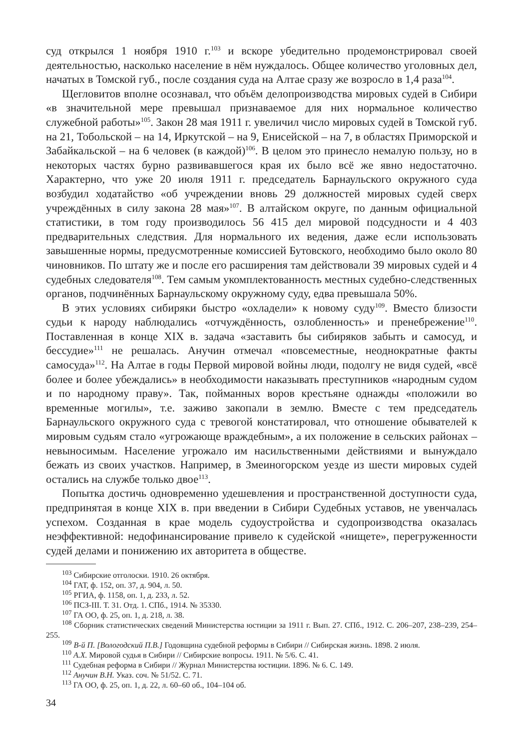суд открылся 1 ноября 1910 г.<sup>103</sup> и вскоре убедительно продемонстрировал своей деятельностью, насколько население в нём нуждалось. Общее количество уголовных дел, начатых в Томской губ., после создания суда на Алтае сразу же возросло в 1,4 раза<sup>104</sup>.
Щегловитов вполне осознавал, что объём делопроизводства мировых судей в Сибири «в значительной мере превышал признаваемое для них нормальное количество служебной работы»<sup>105</sup>. Закон 28 мая 1911 г. увеличил число мировых судей в Томской губ. на 21, Тобольской – на 14, Иркутской – на 9, Енисейской – на 7, в областях Приморской и Забайкальской – на 6 человек (в каждой)<sup>106</sup>. В целом это принесло немалую пользу, но в некоторых частях бурно развивавшегося края их было всё же явно недостаточно. Характерно, что уже 20 июля 1911 г. председатель Барнаульского окружного суда возбудил ходатайство «об учреждении вновь 29 должностей мировых судей сверх учреждённых в силу закона 28 мая»<sup>107</sup>. В алтайском округе, по данным официальной статистики, в том году производилось 56 415 дел мировой подсудности и 4 403 предварительных следствия. Для нормального их ведения, даже если использовать завышенные нормы, предусмотренные комиссией Бутовского, необходимо было около 80 чиновников. По штату же и после его расширения там действовали 39 мировых судей и 4 судебных следователя<sup>108</sup>. Тем самым укомплектованность местных судебно-следственных органов, подчинённых Барнаульскому окружному суду, едва превышала 50%.
В этих условиях сибиряки быстро «охладели» к новому суду<sup>109</sup>. Вместо близости судьи к народу наблюдались «отчуждённость, озлобленность» и пренебрежение<sup>110</sup>. Поставленная в конце XIX в. задача «заставить бы сибиряков забыть и самосуд, и бессудие»<sup>111</sup> не решалась. Анучин отмечал «повсеместные, неоднократные факты самосуда»<sup>112</sup>. На Алтае в годы Первой мировой войны люди, подолгу не видя судей, «всё более и более убеждались» в необходимости наказывать преступников «народным судом и по народному праву». Так, пойманных воров крестьяне однажды «положили во временные могилы», т.е. заживо закопали в землю. Вместе с тем председатель Барнаульского окружного суда с тревогой констатировал, что отношение обывателей к мировым судьям стало «угрожающе враждебным», а их положение в сельских районах – невыносимым. Население угрожало им насильственными действиями и вынуждало бежать из своих участков. Например, в Змеиногорском уезде из шести мировых судей остались на службе только двое<sup>113</sup>.
Попытка достичь одновременно удешевления и пространственной доступности суда, предпринятая в конце XIX в. при введении в Сибири Судебных уставов, не увенчалась успехом. Созданная в крае модель судоустройства и судопроизводства оказалась неэффективной: недофинансирование привело к судейской «нищете», перегруженности судей делами и понижению их авторитета в обществе.
<sup>103</sup> Сибирские отголоски. 1910. 26 октября.
<sup>104</sup> ГАТ, ф. 152, оп. 37, д. 904, л. 50.
<sup>105</sup> РГИА, ф. 1158, оп. 1, д. 233, л. 52.
<sup>106</sup> ПСЗ-III. Т. 31. Отд. 1. СПб., 1914. № 35330.
<sup>107</sup> ГА ОО, ф. 25, оп. 1, д. 218, л. 38.
<sup>108</sup> Сборник статистических сведений Министерства юстиции за 1911 г. Вып. 27. СПб., 1912. С. 206–207, 238–239, 254–255.
<sup>109</sup> В-й П. [Вологодский П.В.] Годовщина судебной реформы в Сибири // Сибирская жизнь. 1898. 2 июля.
<sup>110</sup> А.Х. Мировой судья в Сибири // Сибирские вопросы. 1911. № 5/6. С. 41.
<sup>111</sup> Судебная реформа в Сибири // Журнал Министерства юстиции. 1896. № 6. С. 149.
<sup>112</sup> Анучин В.Н. Указ. соч. № 51/52. С. 71.
<sup>113</sup> ГА ОО, ф. 25, оп. 1, д. 22, л. 60–60 об., 104–104 об.
34